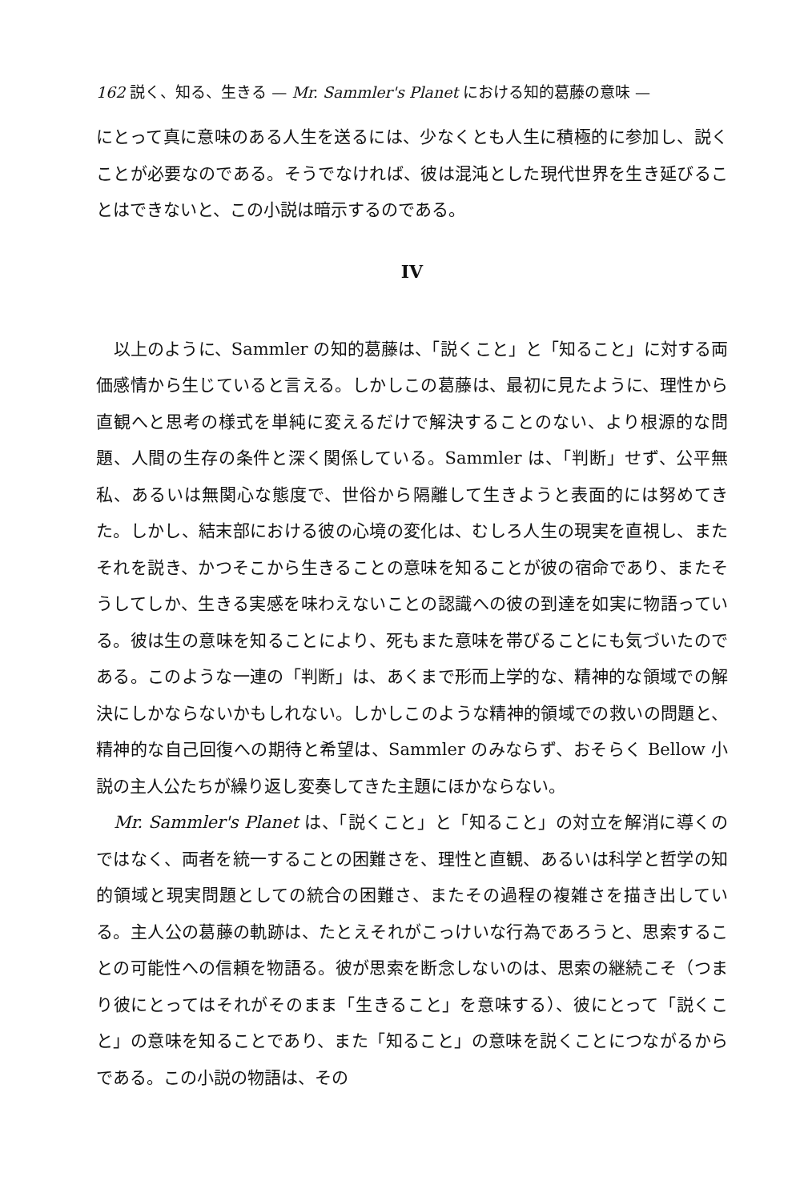162 説く、知る、生きる — Mr. Sammler's Planet における知的葛藤の意味 —
にとって真に意味のある人生を送るには、少なくとも人生に積極的に参加し、説くことが必要なのである。そうでなければ、彼は混沌とした現代世界を生き延びることはできないと、この小説は暗示するのである。
IV
以上のように、Sammler の知的葛藤は、「説くこと」と「知ること」に対する両価感情から生じていると言える。しかしこの葛藤は、最初に見たように、理性から直観へと思考の様式を単純に変えるだけで解決することのない、より根源的な問題、人間の生存の条件と深く関係している。Sammler は、「判断」せず、公平無私、あるいは無関心な態度で、世俗から隔離して生きようと表面的には努めてきた。しかし、結末部における彼の心境の変化は、むしろ人生の現実を直視し、またそれを説き、かつそこから生きることの意味を知ることが彼の宿命であり、またそうしてしか、生きる実感を味わえないことの認識への彼の到達を如実に物語っている。彼は生の意味を知ることにより、死もまた意味を帯びることにも気づいたのである。このような一連の「判断」は、あくまで形而上学的な、精神的な領域での解決にしかならないかもしれない。しかしこのような精神的領域での救いの問題と、精神的な自己回復への期待と希望は、Sammler のみならず、おそらく Bellow 小説の主人公たちが繰り返し変奏してきた主題にほかならない。
Mr. Sammler's Planet は、「説くこと」と「知ること」の対立を解消に導くのではなく、両者を統一することの困難さを、理性と直観、あるいは科学と哲学の知的領域と現実問題としての統合の困難さ、またその過程の複雑さを描き出している。主人公の葛藤の軌跡は、たとえそれがこっけいな行為であろうと、思索することの可能性への信頼を物語る。彼が思索を断念しないのは、思索の継続こそ（つまり彼にとってはそれがそのまま「生きること」を意味する）、彼にとって「説くこと」の意味を知ることであり、また「知ること」の意味を説くことにつながるからである。この小説の物語は、その